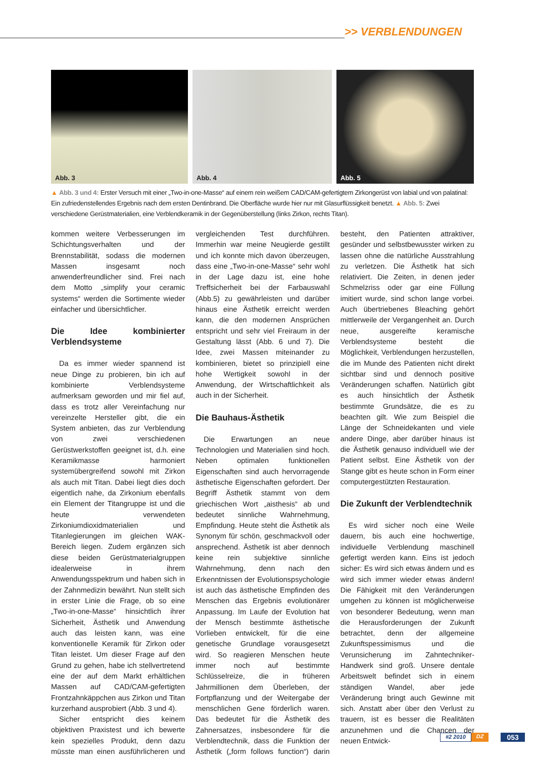>> VERBLENDUNGEN
Abb. 3
Abb. 4
Abb. 5
▲ Abb. 3 und 4: Erster Versuch mit einer „Two-in-one-Masse“ auf einem rein weißem CAD/CAM-gefertigtem Zirkongerüst von labial und von palatinal: Ein zufriedenstellendes Ergebnis nach dem ersten Dentinbrand. Die Oberfläche wurde hier nur mit Glasurflüssigkeit benetzt. ▲ Abb. 5: Zwei verschiedene Gerüstmaterialien, eine Verblendkeramik in der Gegenüberstellung (links Zirkon, rechts Titan).
kommen weitere Verbesserungen im Schichtungsverhalten und der Brennstabilität, sodass die modernen Massen insgesamt noch anwenderfreundlicher sind. Frei nach dem Motto „simplify your ceramic systems“ werden die Sortimente wieder einfacher und übersichtlicher.
Die Idee kombinierter Verblendsysteme
Da es immer wieder spannend ist neue Dinge zu probieren, bin ich auf kombinierte Verblendsysteme aufmerksam geworden und mir fiel auf, dass es trotz aller Vereinfachung nur vereinzelte Hersteller gibt, die ein System anbieten, das zur Verblendung von zwei verschiedenen Gerüstwerkstoffen geeignet ist, d.h. eine Keramikmasse harmoniert systemübergreifend sowohl mit Zirkon als auch mit Titan. Dabei liegt dies doch eigentlich nahe, da Zirkonium ebenfalls ein Element der Titangruppe ist und die heute verwendeten Zirkoniumdioxidmaterialien und Titanlegierungen im gleichen WAK-Bereich liegen. Zudem ergänzen sich diese beiden Gerüstmaterialgruppen idealerweise in ihrem Anwendungsspektrum und haben sich in der Zahnmedizin bewährt. Nun stellt sich in erster Linie die Frage, ob so eine „Two-in-one-Masse“ hinsichtlich ihrer Sicherheit, Ästhetik und Anwendung auch das leisten kann, was eine konventionelle Keramik für Zirkon oder Titan leistet. Um dieser Frage auf den Grund zu gehen, habe ich stellvertretend eine der auf dem Markt erhältlichen Massen auf CAD/CAM-gefertigten Frontzahnkäppchen aus Zirkon und Titan kurzerhand ausprobiert (Abb. 3 und 4).
Sicher entspricht dies keinem objektiven Praxistest und ich bewerte kein spezielles Produkt, denn dazu müsste man einen ausführlicheren und vergleichenden Test durchführen. Immerhin war meine Neugierde gestillt und ich konnte mich davon überzeugen, dass eine „Two-in-one-Masse“ sehr wohl in der Lage dazu ist, eine hohe Treffsicherheit bei der Farbauswahl (Abb.5) zu gewährleisten und darüber hinaus eine Ästhetik erreicht werden kann, die den modernen Ansprüchen entspricht und sehr viel Freiraum in der Gestaltung lässt (Abb. 6 und 7). Die Idee, zwei Massen miteinander zu kombinieren, bietet so prinzipiell eine hohe Wertigkeit sowohl in der Anwendung, der Wirtschaftlichkeit als auch in der Sicherheit.
Die Bauhaus-Ästhetik
Die Erwartungen an neue Technologien und Materialien sind hoch. Neben optimalen funktionellen Eigenschaften sind auch hervorragende ästhetische Eigenschaften gefordert. Der Begriff Ästhetik stammt von dem griechischen Wort „aisthesis“ ab und bedeutet sinnliche Wahrnehmung, Empfindung. Heute steht die Ästhetik als Synonym für schön, geschmackvoll oder ansprechend. Ästhetik ist aber dennoch keine rein subjektive sinnliche Wahrnehmung, denn nach den Erkenntnissen der Evolutionspsychologie ist auch das ästhetische Empfinden des Menschen das Ergebnis evolutionärer Anpassung. Im Laufe der Evolution hat der Mensch bestimmte ästhetische Vorlieben entwickelt, für die eine genetische Grundlage vorausgesetzt wird. So reagieren Menschen heute immer noch auf bestimmte Schlüsselreize, die in früheren Jahrmillionen dem Überleben, der Fortpflanzung und der Weitergabe der menschlichen Gene förderlich waren. Das bedeutet für die Ästhetik des Zahnersatzes, insbesondere für die Verblendtechnik, dass die Funktion der Ästhetik („form follows function“) darin besteht, den Patienten attraktiver, gesünder und selbstbewusster wirken zu lassen ohne die natürliche Ausstrahlung zu verletzen. Die Ästhetik hat sich relativiert. Die Zeiten, in denen jeder Schmelzriss oder gar eine Füllung imitiert wurde, sind schon lange vorbei. Auch übertriebenes Bleaching gehört mittlerweile der Vergangenheit an. Durch neue, ausgereifte keramische Verblendsysteme besteht die Möglichkeit, Verblendungen herzustellen, die im Munde des Patienten nicht direkt sichtbar sind und dennoch positive Veränderungen schaffen. Natürlich gibt es auch hinsichtlich der Ästhetik bestimmte Grundsätze, die es zu beachten gilt. Wie zum Beispiel die Länge der Schneidekanten und viele andere Dinge, aber darüber hinaus ist die Ästhetik genauso individuell wie der Patient selbst. Eine Ästhetik von der Stange gibt es heute schon in Form einer computergestützten Restauration.
Die Zukunft der Verblendtechnik
Es wird sicher noch eine Weile dauern, bis auch eine hochwertige, individuelle Verblendung maschinell gefertigt werden kann. Eins ist jedoch sicher: Es wird sich etwas ändern und es wird sich immer wieder etwas ändern! Die Fähigkeit mit den Veränderungen umgehen zu können ist möglicherweise von besonderer Bedeutung, wenn man die Herausforderungen der Zukunft betrachtet, denn der allgemeine Zukunftspessimismus und die Verunsicherung im Zahntechniker-Handwerk sind groß. Unsere dentale Arbeitswelt befindet sich in einem ständigen Wandel, aber jede Veränderung bringt auch Gewinne mit sich. Anstatt aber über den Verlust zu trauern, ist es besser die Realitäten anzunehmen und die Chancen der neuen Entwick-
#2 2010 DZ 053